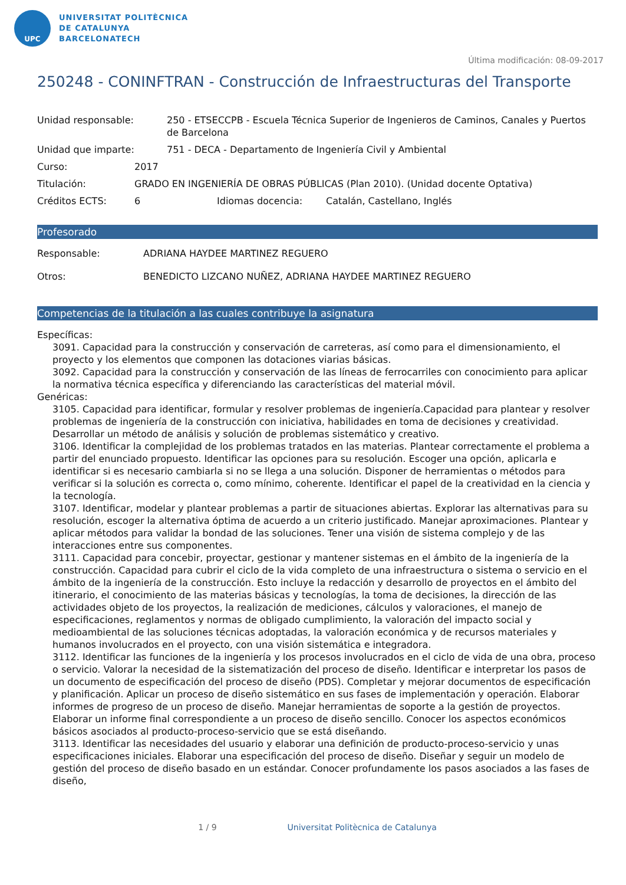UPC
UNIVERSITAT POLITÈCNICA
DE CATALUNYA
BARCELONATECH
Última modificación: 08-09-2017
250248 - CONINFTRAN - Construcción de Infraestructuras del Transporte
Unidad responsable: 250 - ETSECCPB - Escuela Técnica Superior de Ingenieros de Caminos, Canales y Puertos de Barcelona
Unidad que imparte: 751 - DECA - Departamento de Ingeniería Civil y Ambiental
Curso: 2017
Titulación: GRADO EN INGENIERÍA DE OBRAS PÚBLICAS (Plan 2010). (Unidad docente Optativa)
Créditos ECTS: 6 Idiomas docencia: Catalán, Castellano, Inglés
Profesorado
Responsable: ADRIANA HAYDEE MARTINEZ REGUERO
Otros: BENEDICTO LIZCANO NUÑEZ, ADRIANA HAYDEE MARTINEZ REGUERO
Competencias de la titulación a las cuales contribuye la asignatura
Específicas:
3091. Capacidad para la construcción y conservación de carreteras, así como para el dimensionamiento, el proyecto y los elementos que componen las dotaciones viarias básicas.
3092. Capacidad para la construcción y conservación de las líneas de ferrocarriles con conocimiento para aplicar la normativa técnica específica y diferenciando las características del material móvil.
Genéricas:
3105. Capacidad para identificar, formular y resolver problemas de ingeniería.Capacidad para plantear y resolver problemas de ingeniería de la construcción con iniciativa, habilidades en toma de decisiones y creatividad. Desarrollar un método de análisis y solución de problemas sistemático y creativo.
3106. Identificar la complejidad de los problemas tratados en las materias. Plantear correctamente el problema a partir del enunciado propuesto. Identificar las opciones para su resolución. Escoger una opción, aplicarla e identificar si es necesario cambiarla si no se llega a una solución. Disponer de herramientas o métodos para verificar si la solución es correcta o, como mínimo, coherente. Identificar el papel de la creatividad en la ciencia y la tecnología.
3107. Identificar, modelar y plantear problemas a partir de situaciones abiertas. Explorar las alternativas para su resolución, escoger la alternativa óptima de acuerdo a un criterio justificado. Manejar aproximaciones. Plantear y aplicar métodos para validar la bondad de las soluciones. Tener una visión de sistema complejo y de las interacciones entre sus componentes.
3111. Capacidad para concebir, proyectar, gestionar y mantener sistemas en el ámbito de la ingeniería de la construcción. Capacidad para cubrir el ciclo de la vida completo de una infraestructura o sistema o servicio en el ámbito de la ingeniería de la construcción. Esto incluye la redacción y desarrollo de proyectos en el ámbito del itinerario, el conocimiento de las materias básicas y tecnologías, la toma de decisiones, la dirección de las actividades objeto de los proyectos, la realización de mediciones, cálculos y valoraciones, el manejo de especificaciones, reglamentos y normas de obligado cumplimiento, la valoración del impacto social y medioambiental de las soluciones técnicas adoptadas, la valoración económica y de recursos materiales y humanos involucrados en el proyecto, con una visión sistemática e integradora.
3112. Identificar las funciones de la ingeniería y los procesos involucrados en el ciclo de vida de una obra, proceso o servicio. Valorar la necesidad de la sistematización del proceso de diseño. Identificar e interpretar los pasos de un documento de especificación del proceso de diseño (PDS). Completar y mejorar documentos de especificación y planificación. Aplicar un proceso de diseño sistemático en sus fases de implementación y operación. Elaborar informes de progreso de un proceso de diseño. Manejar herramientas de soporte a la gestión de proyectos. Elaborar un informe final correspondiente a un proceso de diseño sencillo. Conocer los aspectos económicos básicos asociados al producto-proceso-servicio que se está diseñando.
3113. Identificar las necesidades del usuario y elaborar una definición de producto-proceso-servicio y unas especificaciones iniciales. Elaborar una especificación del proceso de diseño. Diseñar y seguir un modelo de gestión del proceso de diseño basado en un estándar. Conocer profundamente los pasos asociados a las fases de diseño,
1 / 9 Universitat Politècnica de Catalunya